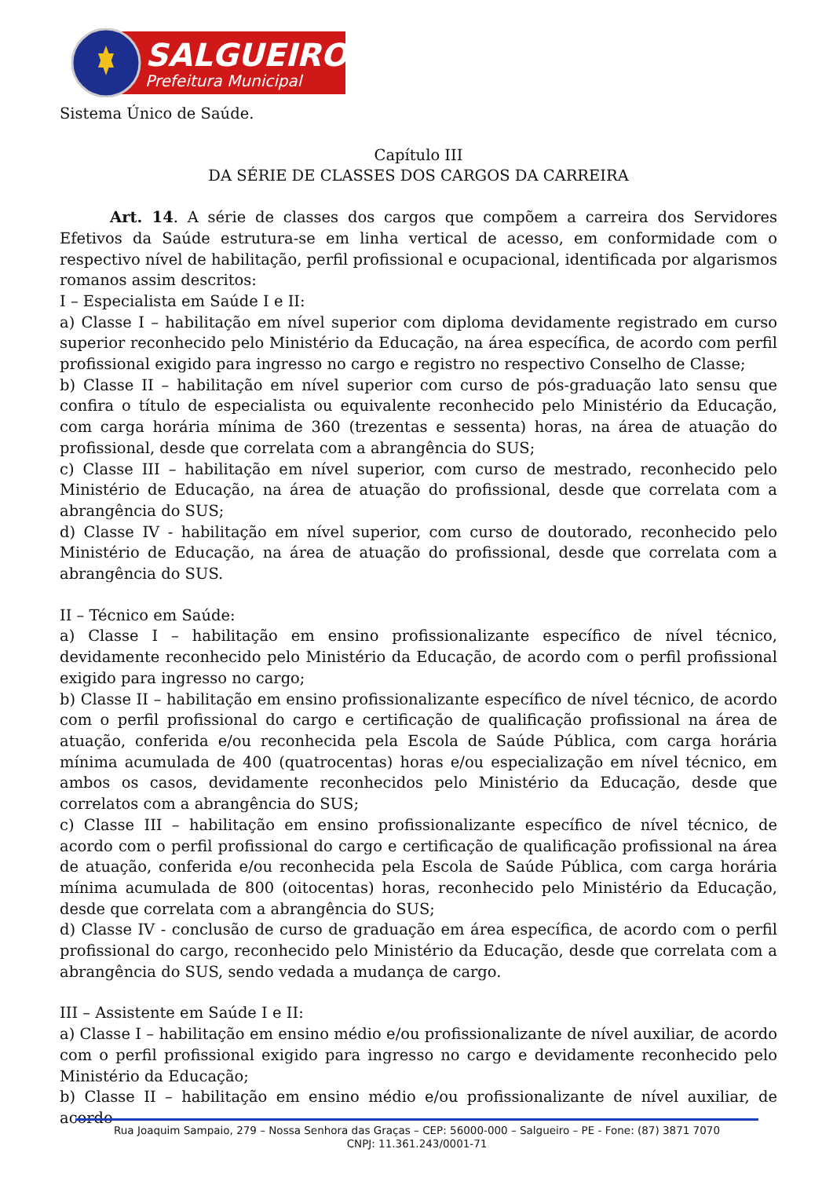SALGUEIRO
Prefeitura Municipal
Sistema Único de Saúde.
Capítulo III
DA SÉRIE DE CLASSES DOS CARGOS DA CARREIRA
Art. 14. A série de classes dos cargos que compõem a carreira dos Servidores Efetivos da Saúde estrutura-se em linha vertical de acesso, em conformidade com o respectivo nível de habilitação, perfil profissional e ocupacional, identificada por algarismos romanos assim descritos:
I – Especialista em Saúde I e II:
a) Classe I – habilitação em nível superior com diploma devidamente registrado em curso superior reconhecido pelo Ministério da Educação, na área específica, de acordo com perfil profissional exigido para ingresso no cargo e registro no respectivo Conselho de Classe;
b) Classe II – habilitação em nível superior com curso de pós-graduação lato sensu que confira o título de especialista ou equivalente reconhecido pelo Ministério da Educação, com carga horária mínima de 360 (trezentas e sessenta) horas, na área de atuação do profissional, desde que correlata com a abrangência do SUS;
c) Classe III – habilitação em nível superior, com curso de mestrado, reconhecido pelo Ministério de Educação, na área de atuação do profissional, desde que correlata com a abrangência do SUS;
d) Classe IV - habilitação em nível superior, com curso de doutorado, reconhecido pelo Ministério de Educação, na área de atuação do profissional, desde que correlata com a abrangência do SUS.
II – Técnico em Saúde:
a) Classe I – habilitação em ensino profissionalizante específico de nível técnico, devidamente reconhecido pelo Ministério da Educação, de acordo com o perfil profissional exigido para ingresso no cargo;
b) Classe II – habilitação em ensino profissionalizante específico de nível técnico, de acordo com o perfil profissional do cargo e certificação de qualificação profissional na área de atuação, conferida e/ou reconhecida pela Escola de Saúde Pública, com carga horária mínima acumulada de 400 (quatrocentas) horas e/ou especialização em nível técnico, em ambos os casos, devidamente reconhecidos pelo Ministério da Educação, desde que correlatos com a abrangência do SUS;
c) Classe III – habilitação em ensino profissionalizante específico de nível técnico, de acordo com o perfil profissional do cargo e certificação de qualificação profissional na área de atuação, conferida e/ou reconhecida pela Escola de Saúde Pública, com carga horária mínima acumulada de 800 (oitocentas) horas, reconhecido pelo Ministério da Educação, desde que correlata com a abrangência do SUS;
d) Classe IV - conclusão de curso de graduação em área específica, de acordo com o perfil profissional do cargo, reconhecido pelo Ministério da Educação, desde que correlata com a abrangência do SUS, sendo vedada a mudança de cargo.
III – Assistente em Saúde I e II:
a) Classe I – habilitação em ensino médio e/ou profissionalizante de nível auxiliar, de acordo com o perfil profissional exigido para ingresso no cargo e devidamente reconhecido pelo Ministério da Educação;
b) Classe II – habilitação em ensino médio e/ou profissionalizante de nível auxiliar, de acordo
Rua Joaquim Sampaio, 279 – Nossa Senhora das Graças – CEP: 56000-000 – Salgueiro – PE - Fone: (87) 3871 7070
CNPJ: 11.361.243/0001-71